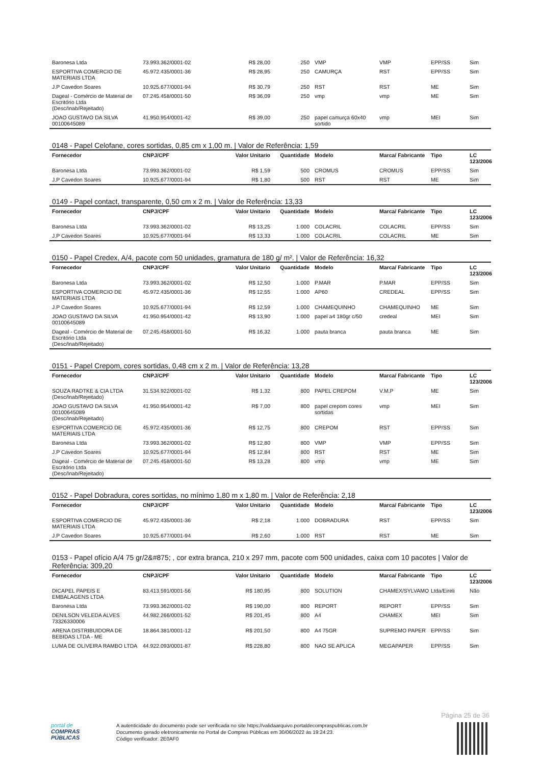| Baronesa Ltda | 73.993.362/0001-02 | R$ 28,00 | 250 | VMP | VMP | EPP/SS | Sim |
| ESPORTIVA COMERCIO DE MATERIAIS LTDA | 45.972.435/0001-36 | R$ 28,95 | 250 | CAMURÇA | RST | EPP/SS | Sim |
| J.P Cavedon Soares | 10.925.677/0001-94 | R$ 30,79 | 250 | RST | RST | ME | Sim |
| Dageal - Comércio de Material de Escritório Ltda (Desc/Inab/Rejeitado) | 07.245.458/0001-50 | R$ 36,09 | 250 | vmp | vmp | ME | Sim |
| JOAO GUSTAVO DA SILVA 00100645089 | 41.950.954/0001-42 | R$ 39,00 | 250 | papel camurça 60x40 sortido | vmp | MEI | Sim |
0148 - Papel Celofane, cores sortidas, 0,85 cm x 1,00 m. | Valor de Referência: 1,59
| Fornecedor | CNPJ/CPF | Valor Unitario | Quantidade | Modelo | Marca/ Fabricante | Tipo | LC 123/2006 |
| --- | --- | --- | --- | --- | --- | --- | --- |
| Baronesa Ltda | 73.993.362/0001-02 | R$ 1,59 | 500 | CROMUS | CROMUS | EPP/SS | Sim |
| J.P Cavedon Soares | 10.925.677/0001-94 | R$ 1,80 | 500 | RST | RST | ME | Sim |
0149 - Papel contact, transparente, 0,50 cm x 2 m. | Valor de Referência: 13,33
| Fornecedor | CNPJ/CPF | Valor Unitario | Quantidade | Modelo | Marca/ Fabricante | Tipo | LC 123/2006 |
| --- | --- | --- | --- | --- | --- | --- | --- |
| Baronesa Ltda | 73.993.362/0001-02 | R$ 13,25 | 1.000 | COLACRIL | COLACRIL | EPP/SS | Sim |
| J.P Cavedon Soares | 10.925.677/0001-94 | R$ 13,33 | 1.000 | COLACRIL | COLACRIL | ME | Sim |
0150 - Papel Credex, A/4, pacote com 50 unidades, gramatura de 180 g/ m². | Valor de Referência: 16,32
| Fornecedor | CNPJ/CPF | Valor Unitario | Quantidade | Modelo | Marca/ Fabricante | Tipo | LC 123/2006 |
| --- | --- | --- | --- | --- | --- | --- | --- |
| Baronesa Ltda | 73.993.362/0001-02 | R$ 12,50 | 1.000 | P.MAR | P.MAR | EPP/SS | Sim |
| ESPORTIVA COMERCIO DE MATERIAIS LTDA | 45.972.435/0001-36 | R$ 12,55 | 1.000 | AP60 | CREDEAL | EPP/SS | Sim |
| J.P Cavedon Soares | 10.925.677/0001-94 | R$ 12,59 | 1.000 | CHAMEQUINHO | CHAMEQUINHO | ME | Sim |
| JOAO GUSTAVO DA SILVA 00100645089 | 41.950.954/0001-42 | R$ 13,90 | 1.000 | papel a4 180gr c/50 | credeal | MEI | Sim |
| Dageal - Comércio de Material de Escritório Ltda (Desc/Inab/Rejeitado) | 07.245.458/0001-50 | R$ 16,32 | 1.000 | pauta branca | pauta branca | ME | Sim |
0151 - Papel Crepom, cores sortidas, 0,48 cm x 2 m. | Valor de Referência: 13,28
| Fornecedor | CNPJ/CPF | Valor Unitario | Quantidade | Modelo | Marca/ Fabricante | Tipo | LC 123/2006 |
| --- | --- | --- | --- | --- | --- | --- | --- |
| SOUZA RADTKE & CIA LTDA (Desc/Inab/Rejeitado) | 31.534.922/0001-02 | R$ 1,32 | 800 | PAPEL CREPOM | V.M.P | ME | Sim |
| JOAO GUSTAVO DA SILVA 00100645089 (Desc/Inab/Rejeitado) | 41.950.954/0001-42 | R$ 7,00 | 800 | papel crepom cores sortidas | vmp | MEI | Sim |
| ESPORTIVA COMERCIO DE MATERIAIS LTDA | 45.972.435/0001-36 | R$ 12,75 | 800 | CREPOM | RST | EPP/SS | Sim |
| Baronesa Ltda | 73.993.362/0001-02 | R$ 12,80 | 800 | VMP | VMP | EPP/SS | Sim |
| J.P Cavedon Soares | 10.925.677/0001-94 | R$ 12,84 | 800 | RST | RST | ME | Sim |
| Dageal - Comércio de Material de Escritório Ltda (Desc/Inab/Rejeitado) | 07.245.458/0001-50 | R$ 13,28 | 800 | vmp | vmp | ME | Sim |
0152 - Papel Dobradura, cores sortidas, no mínimo 1,80 m x 1,80 m. | Valor de Referência: 2,18
| Fornecedor | CNPJ/CPF | Valor Unitario | Quantidade | Modelo | Marca/ Fabricante | Tipo | LC 123/2006 |
| --- | --- | --- | --- | --- | --- | --- | --- |
| ESPORTIVA COMERCIO DE MATERIAIS LTDA | 45.972.435/0001-36 | R$ 2,18 | 1.000 | DOBRADURA | RST | EPP/SS | Sim |
| J.P Cavedon Soares | 10.925.677/0001-94 | R$ 2,60 | 1.000 | RST | RST | ME | Sim |
0153 - Papel ofício A/4 75 gr/2&#875; , cor extra branca, 210 x 297 mm, pacote com 500 unidades, caixa com 10 pacotes | Valor de Referência: 309,20
| Fornecedor | CNPJ/CPF | Valor Unitario | Quantidade | Modelo | Marca/ Fabricante | Tipo | LC 123/2006 |
| --- | --- | --- | --- | --- | --- | --- | --- |
| DICAPEL PAPEIS E EMBALAGENS LTDA | 83.413.591/0001-56 | R$ 180,95 | 800 | SOLUTION | CHAMEX/SYLVAMO | Ltda/Eireli | Não |
| Baronesa Ltda | 73.993.362/0001-02 | R$ 190,00 | 800 | REPORT | REPORT | EPP/SS | Sim |
| DENILSON VELEDA ALVES 73326330006 | 44.982.266/0001-52 | R$ 201,45 | 800 | A4 | CHAMEX | MEI | Sim |
| ARENA DISTRIBUIDORA DE BEBIDAS LTDA - ME | 18.864.381/0001-12 | R$ 201,50 | 800 | A4 75GR | SUPREMO PAPER | EPP/SS | Sim |
| LUMA DE OLIVEIRA RAMBO LTDA | 44.922.093/0001-87 | R$ 228,80 | 800 | NAO SE APLICA | MEGAPAPER | EPP/SS | Sim |
Página 25 de 36
portal de
COMPRAS
PÚBLICAS
A autenticidade do documento pode ser verificada no site https://validaarquivo.portaldecompraspublicas.com.br
Documento gerado eletronicamente no Portal de Compras Públicas em 30/06/2022 às 19:24:23.
Código verificador: 2E0AF0